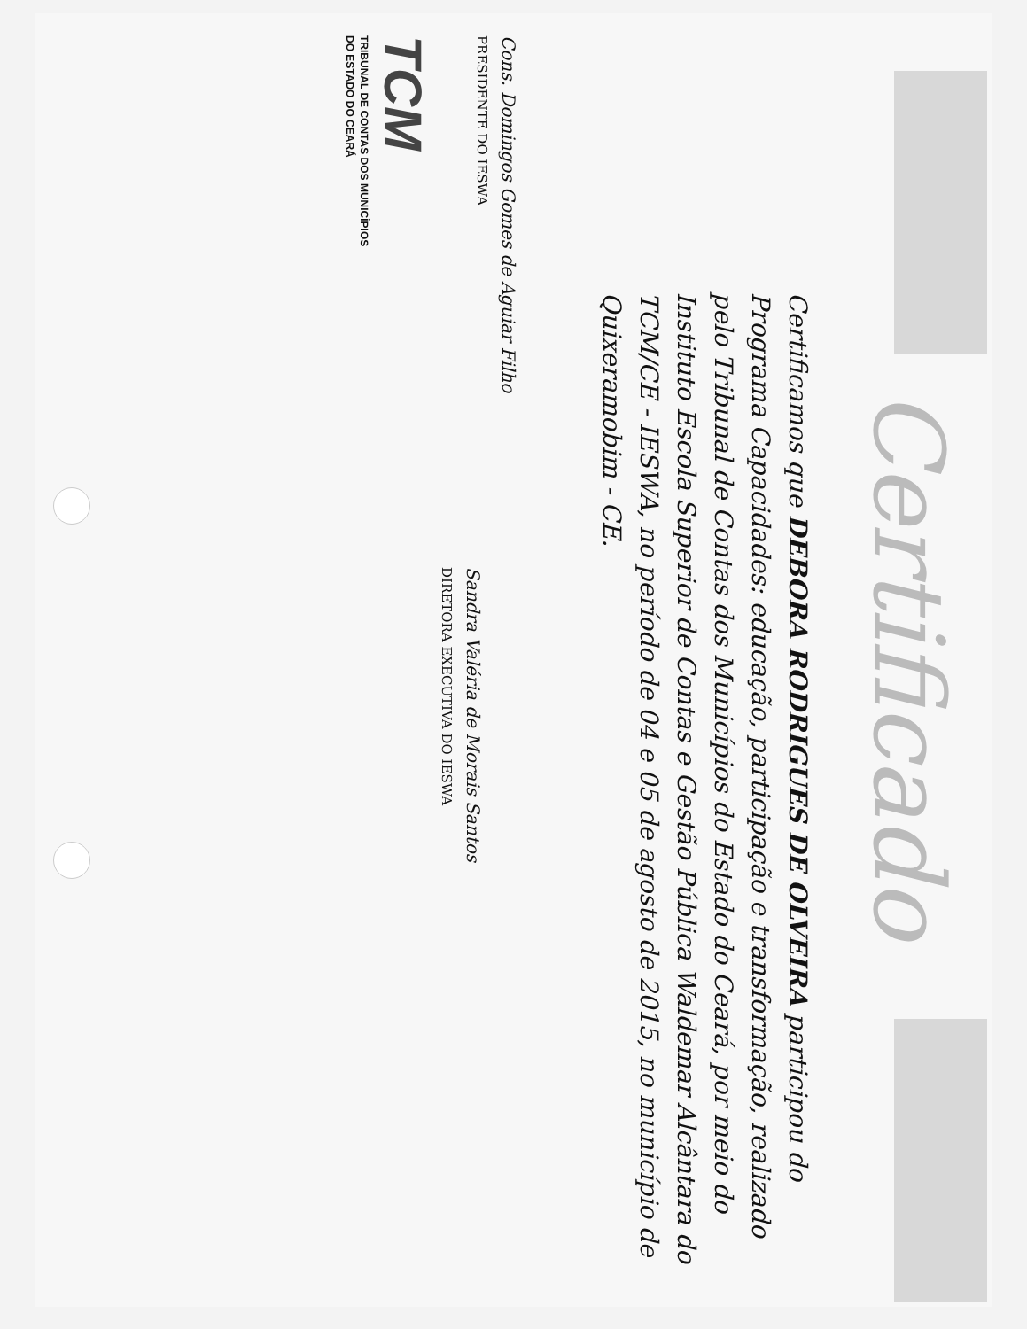Certificado
Certificamos que DEBORA RODRIGUES DE OLVEIRA participou do Programa Capacidades: educação, participação e transformação, realizado pelo Tribunal de Contas dos Municípios do Estado do Ceará, por meio do Instituto Escola Superior de Contas e Gestão Pública Waldemar Alcântara do TCM/CE - IESWA, no período de 04 e 05 de agosto de 2015, no município de Quixeramobim - CE.
Cons. Domingos Gomes de Aguiar Filho
PRESIDENTE DO IESWA
Sandra Valéria de Morais Santos
DIRETORA EXECUTIVA DO IESWA
TCM
TRIBUNAL DE CONTAS DOS MUNICÍPIOS
DO ESTADO DO CEARÁ